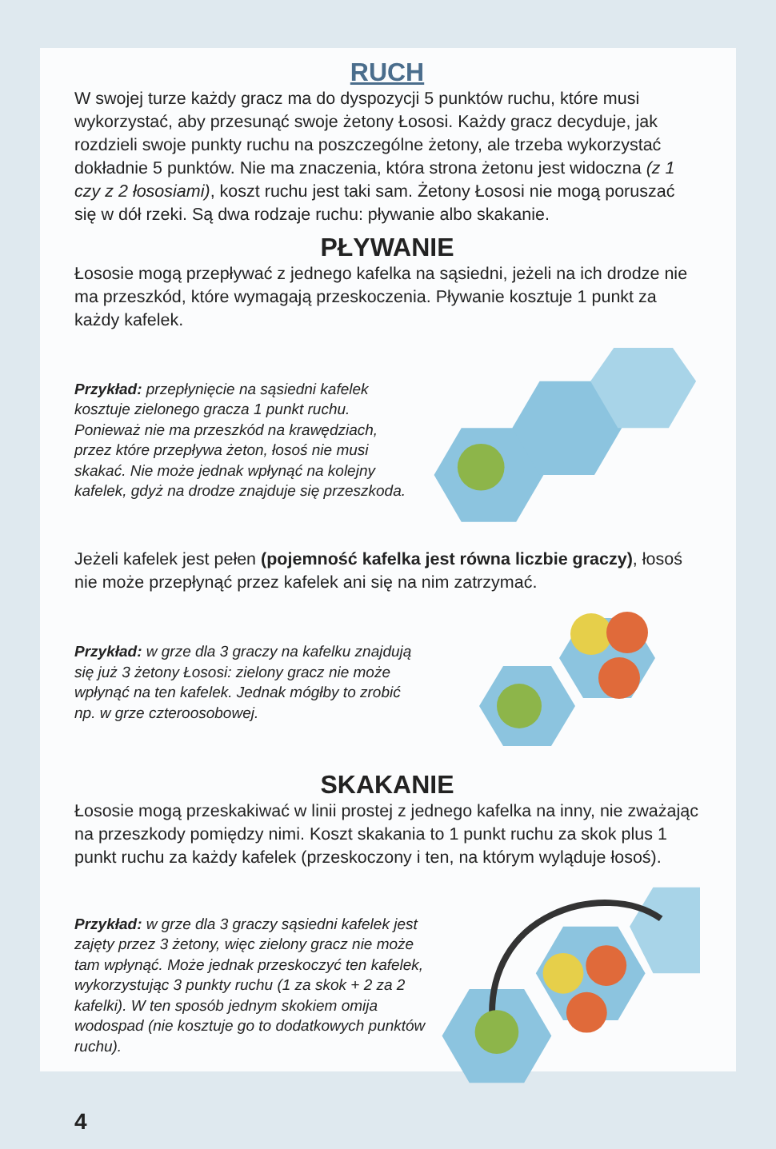RUCH
W swojej turze każdy gracz ma do dyspozycji 5 punktów ruchu, które musi wykorzystać, aby przesunąć swoje żetony Łososi. Każdy gracz decyduje, jak rozdzieli swoje punkty ruchu na poszczególne żetony, ale trzeba wykorzystać dokładnie 5 punktów. Nie ma znaczenia, która strona żetonu jest widoczna (z 1 czy z 2 łososiami), koszt ruchu jest taki sam. Żetony Łososi nie mogą poruszać się w dół rzeki. Są dwa rodzaje ruchu: pływanie albo skakanie.
PŁYWANIE
Łososie mogą przepływać z jednego kafelka na sąsiedni, jeżeli na ich drodze nie ma przeszkód, które wymagają przeskoczenia. Pływanie kosztuje 1 punkt za każdy kafelek.
Przykład: przepłynięcie na sąsiedni kafelek kosztuje zielonego gracza 1 punkt ruchu. Ponieważ nie ma przeszkód na krawędziach, przez które przepływa żeton, łosoś nie musi skakać. Nie może jednak wpłynąć na kolejny kafelek, gdyż na drodze znajduje się przeszkoda.
Jeżeli kafelek jest pełen (pojemność kafelka jest równa liczbie graczy), łosoś nie może przepłynąć przez kafelek ani się na nim zatrzymać.
Przykład: w grze dla 3 graczy na kafelku znajdują się już 3 żetony Łososi: zielony gracz nie może wpłynąć na ten kafelek. Jednak mógłby to zrobić np. w grze czteroosobowej.
SKAKANIE
Łososie mogą przeskakiwać w linii prostej z jednego kafelka na inny, nie zważając na przeszkody pomiędzy nimi. Koszt skakania to 1 punkt ruchu za skok plus 1 punkt ruchu za każdy kafelek (przeskoczony i ten, na którym wyląduje łosoś).
Przykład: w grze dla 3 graczy sąsiedni kafelek jest zajęty przez 3 żetony, więc zielony gracz nie może tam wpłynąć. Może jednak przeskoczyć ten kafelek, wykorzystując 3 punkty ruchu (1 za skok + 2 za 2 kafelki). W ten sposób jednym skokiem omija wodospad (nie kosztuje go to dodatkowych punktów ruchu).
4